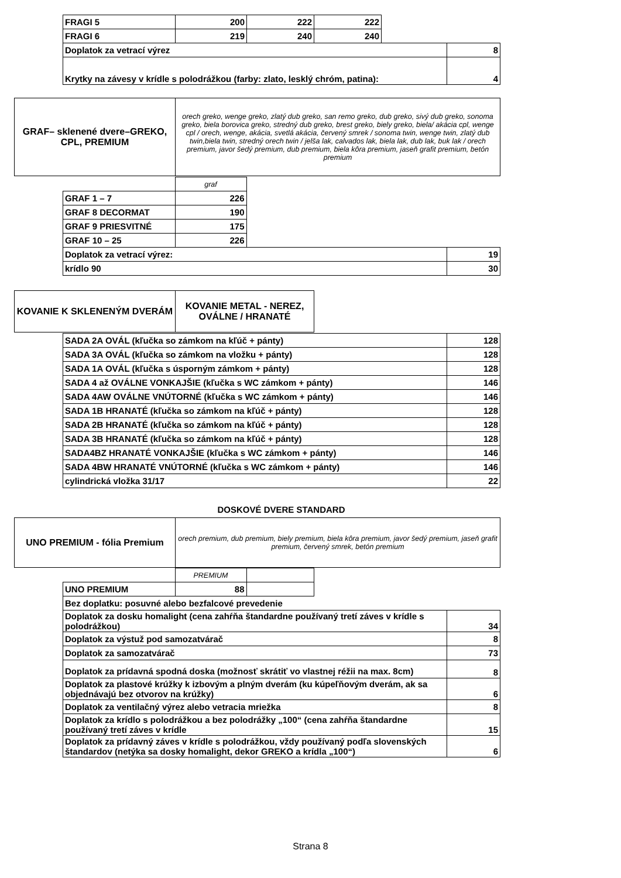| FRAGI 5 | 200 | 222 | 222 | | |
| FRAGI 6 | 219 | 240 | 240 | | |
| Doplatok za vetrací výrez | | | | | 8 |
| Krytky na závesy v krídle s polodrážkou (farby: zlato, lesklý chróm, patina): | | | | | 4 |
| GRAF– sklenené dvere–GREKO, CPL, PREMIUM | orech greko, wenge greko, zlatý dub greko, san remo greko, dub greko, sivý dub greko, sonoma greko, biela borovica greko, stredný dub greko, brest greko, biely greko, biela/ akácia cpl, wenge cpl / orech, wenge, akácia, svetlá akácia, červený smrek / sonoma twin, wenge twin, zlatý dub twin,biela twin, stredný orech twin / jelša lak, calvados lak, biela lak, dub lak, buk lak / orech premium, javor šedý premium, dub premium, biela kôra premium, jaseň grafit premium, betón premium |
| | graf | | |
| GRAF 1 – 7 | 226 | | |
| GRAF 8 DECORMAT | 190 | | |
| GRAF 9 PRIESVITNÉ | 175 | | |
| GRAF 10 – 25 | 226 | | |
| Doplatok za vetrací výrez: | | | 19 |
| krídlo 90 | | | 30 |
| KOVANIE K SKLENENÝM DVERÁM | KOVANIE METAL - NEREZ, OVÁLNE / HRANATÉ |
| SADA 2A OVÁL (kľučka so zámkom na kľúč + pánty) | 128 |
| SADA 3A OVÁL (kľučka so zámkom na vložku + pánty) | 128 |
| SADA 1A OVÁL (kľučka s úsporným zámkom + pánty) | 128 |
| SADA 4 až OVÁLNE VONKAJŠIE (kľučka s WC zámkom + pánty) | 146 |
| SADA 4AW OVÁLNE VNÚTORNÉ (kľučka s WC zámkom + pánty) | 146 |
| SADA 1B HRANATÉ (kľučka so zámkom na kľúč + pánty) | 128 |
| SADA 2B HRANATÉ (kľučka so zámkom na kľúč + pánty) | 128 |
| SADA 3B HRANATÉ (kľučka so zámkom na kľúč + pánty) | 128 |
| SADA4BZ HRANATÉ VONKAJŠIE (kľučka s WC zámkom + pánty) | 146 |
| SADA 4BW HRANATÉ VNÚTORNÉ (kľučka s WC zámkom + pánty) | 146 |
| cylindrická vložka 31/17 | 22 |
DOSKOVÉ DVERE STANDARD
| UNO PREMIUM - fólia Premium | orech premium, dub premium, biely premium, biela kôra premium, javor šedý premium, jaseň grafit premium, červený smrek, betón premium |
| | PREMIUM | | | |
| UNO PREMIUM | 88 | | | |
| Bez doplatku: posuvné alebo bezfalcové prevedenie | | | | |
| Doplatok za dosku homalight (cena zahŕňa štandardne používaný tretí záves v krídle s polodrážkou) | | | | 34 |
| Doplatok za výstuž pod samozatvárač | | | | 8 |
| Doplatok za samozatvárač | | | | 73 |
| Doplatok za prídavná spodná doska (možnosť skrátiť vo vlastnej réžii na max. 8cm) | | | | 8 |
| Doplatok za plastové krúžky k izbovým a plným dverám (ku kúpeľňovým dverám, ak sa objednávajú bez otvorov na krúžky) | | | | 6 |
| Doplatok za ventilačný výrez alebo vetracia mriežka | | | | 8 |
| Doplatok za krídlo s polodrážkou a bez polodrážky „100“ (cena zahŕňa štandardne používaný tretí záves v krídle | | | | 15 |
| Doplatok za prídavný záves v krídle s polodrážkou, vždy používaný podľa slovenských štandardov (netýka sa dosky homalight, dekor GREKO a krídla „100“) | | | | 6 |
Strana 8